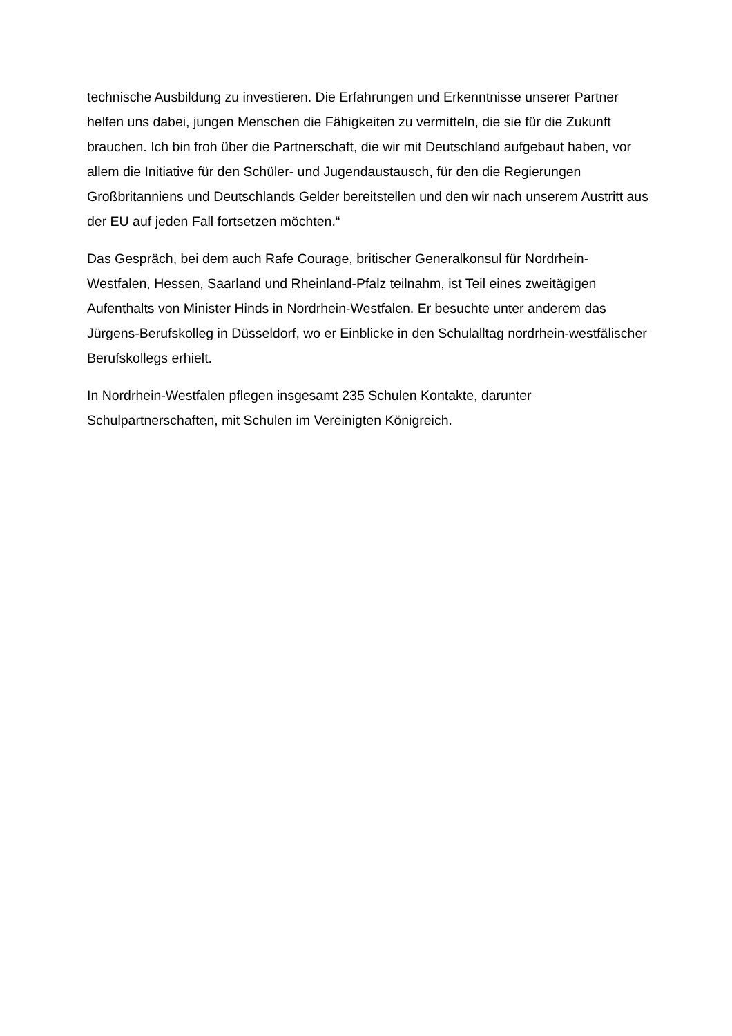technische Ausbildung zu investieren. Die Erfahrungen und Erkenntnisse unserer Partner helfen uns dabei, jungen Menschen die Fähigkeiten zu vermitteln, die sie für die Zukunft brauchen. Ich bin froh über die Partnerschaft, die wir mit Deutschland aufgebaut haben, vor allem die Initiative für den Schüler- und Jugendaustausch, für den die Regierungen Großbritanniens und Deutschlands Gelder bereitstellen und den wir nach unserem Austritt aus der EU auf jeden Fall fortsetzen möchten.“
Das Gespräch, bei dem auch Rafe Courage, britischer Generalkonsul für Nordrhein-Westfalen, Hessen, Saarland und Rheinland-Pfalz teilnahm, ist Teil eines zweitägigen Aufenthalts von Minister Hinds in Nordrhein-Westfalen. Er besuchte unter anderem das Jürgens-Berufskolleg in Düsseldorf, wo er Einblicke in den Schulalltag nordrhein-westfälischer Berufskollegs erhielt.
In Nordrhein-Westfalen pflegen insgesamt 235 Schulen Kontakte, darunter Schulpartnerschaften, mit Schulen im Vereinigten Königreich.